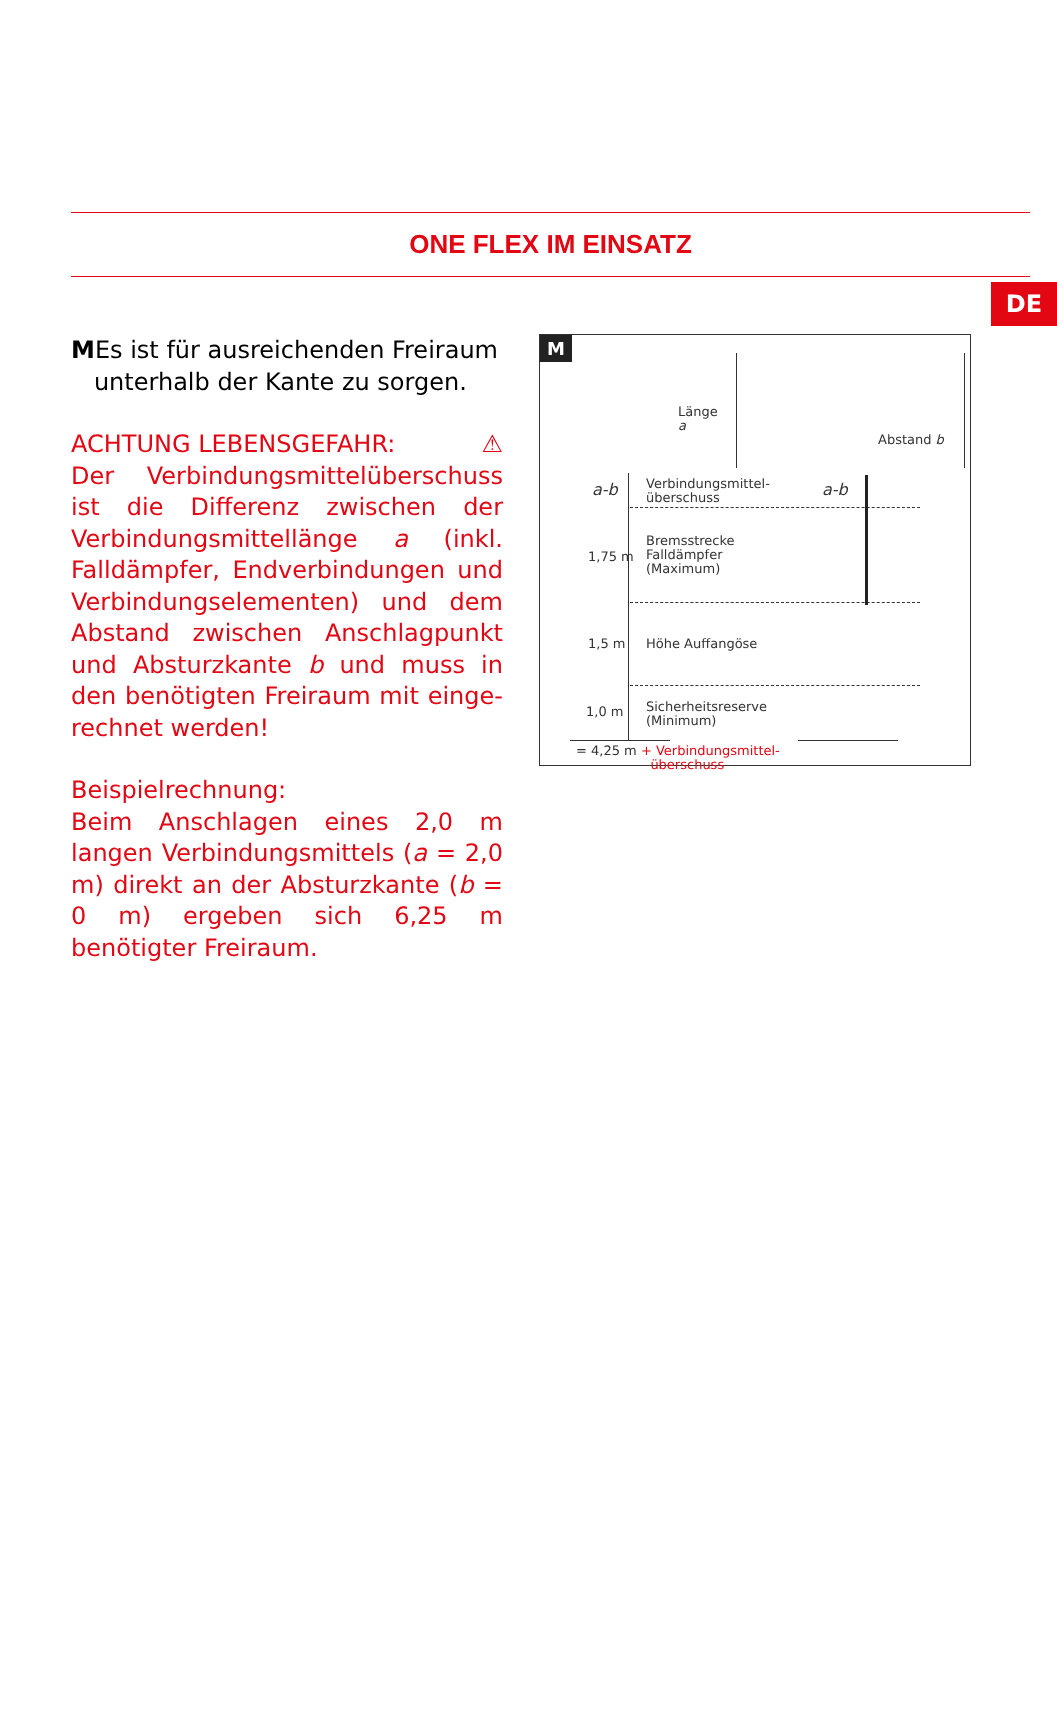DE
ONE FLEX IM EINSATZ
MEs ist für ausreichenden Freiraum
unterhalb der Kante zu sorgen.
ACHTUNG LEBENSGEFAHR: ⚠
Der Verbindungsmittelüberschuss ist die Differenz zwischen der Verbindungs­mittellänge a (inkl. Falldämpfer, Endver­bindungen und Verbindungselementen) und dem Abstand zwischen Anschlag­punkt und Absturzkante b und muss in den benötigten Freiraum mit einge­rechnet werden!
Beispielrechnung:
Beim Anschlagen eines 2,0 m langen Verbindungsmittels (a = 2,0 m) direkt an der Absturzkante (b = 0 m) ergeben sich 6,25 m benötigter Freiraum.
M
Länge
a
Abstand b
a-b
Verbindungsmittel-
überschuss
a-b
1,75 m
Bremsstrecke
Falldämpfer
(Maximum)
1,5 m Höhe Auffangöse
1,0 m
Sicherheitsreserve
(Minimum)
= 4,25 m + Verbindungsmittel-
überschuss